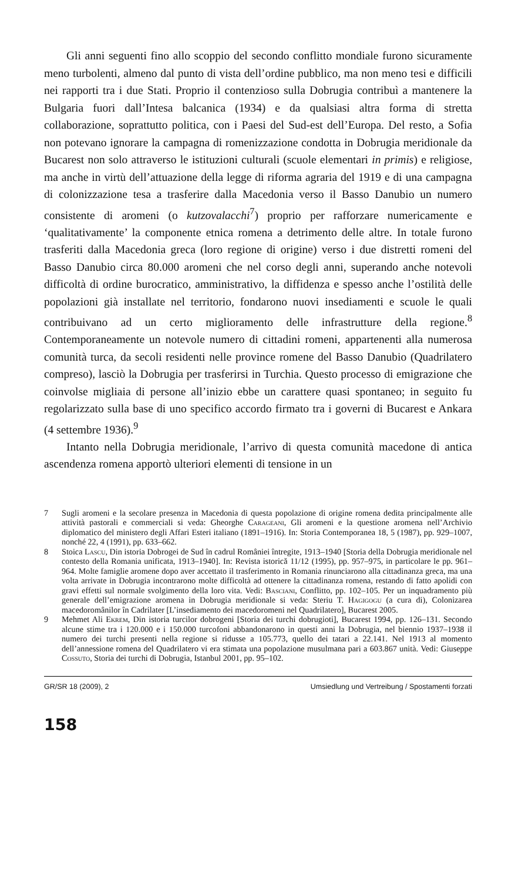Gli anni seguenti fino allo scoppio del secondo conflitto mondiale furono sicuramente meno turbolenti, almeno dal punto di vista dell’ordine pubblico, ma non meno tesi e difficili nei rapporti tra i due Stati. Proprio il contenzioso sulla Dobrugia contribuì a mantenere la Bulgaria fuori dall’Intesa balcanica (1934) e da qualsiasi altra forma di stretta collaborazione, soprattutto politica, con i Paesi del Sud-est dell’Europa. Del resto, a Sofia non potevano ignorare la campagna di romenizzazione condotta in Dobrugia meridionale da Bucarest non solo attraverso le istituzioni culturali (scuole elementari in primis) e religiose, ma anche in virtù dell’attuazione della legge di riforma agraria del 1919 e di una campagna di colonizzazione tesa a trasferire dalla Macedonia verso il Basso Danubio un numero consistente di aromeni (o kutzovalacchi<sup>7</sup>) proprio per rafforzare numericamente e ‘qualitativamente’ la componente etnica romena a detrimento delle altre. In totale furono trasferiti dalla Macedonia greca (loro regione di origine) verso i due distretti romeni del Basso Danubio circa 80.000 aromeni che nel corso degli anni, superando anche notevoli difficoltà di ordine burocratico, amministrativo, la diffidenza e spesso anche l’ostilità delle popolazioni già installate nel territorio, fondarono nuovi insediamenti e scuole le quali contribuivano ad un certo miglioramento delle infrastrutture della regione.<sup>8</sup> Contemporaneamente un notevole numero di cittadini romeni, appartenenti alla numerosa comunità turca, da secoli residenti nelle province romene del Basso Danubio (Quadrilatero compreso), lasciò la Dobrugia per trasferirsi in Turchia. Questo processo di emigrazione che coinvolse migliaia di persone all’inizio ebbe un carattere quasi spontaneo; in seguito fu regolarizzato sulla base di uno specifico accordo firmato tra i governi di Bucarest e Ankara (4 settembre 1936).<sup>9</sup>
Intanto nella Dobrugia meridionale, l’arrivo di questa comunità macedone di antica ascendenza romena apportò ulteriori elementi di tensione in un
7 Sugli aromeni e la secolare presenza in Macedonia di questa popolazione di origine romena dedita principalmente alle attività pastorali e commerciali si veda: Gheorghe Carageani, Gli aromeni e la questione aromena nell’Archivio diplomatico del ministero degli Affari Esteri italiano (1891–1916). In: Storia Contemporanea 18, 5 (1987), pp. 929–1007, nonché 22, 4 (1991), pp. 633–662.
8 Stoica Lascu, Din istoria Dobrogei de Sud în cadrul României întregite, 1913–1940 [Storia della Dobrugia meridionale nel contesto della Romania unificata, 1913–1940]. In: Revista istorică 11/12 (1995), pp. 957–975, in particolare le pp. 961–964. Molte famiglie aromene dopo aver accettato il trasferimento in Romania rinunciarono alla cittadinanza greca, ma una volta arrivate in Dobrugia incontrarono molte difficoltà ad ottenere la cittadinanza romena, restando di fatto apolidi con gravi effetti sul normale svolgimento della loro vita. Vedi: Basciani, Conflitto, pp. 102–105. Per un inquadramento più generale dell’emigrazione aromena in Dobrugia meridionale si veda: Steriu T. Hagigogu (a cura di), Colonizarea macedoromânilor în Cadrilater [L’insediamento dei macedoromeni nel Quadrilatero], Bucarest 2005.
9 Mehmet Ali Ekrem, Din istoria turcilor dobrogeni [Storia dei turchi dobrugioti], Bucarest 1994, pp. 126–131. Secondo alcune stime tra i 120.000 e i 150.000 turcofoni abbandonarono in questi anni la Dobrugia, nel biennio 1937–1938 il numero dei turchi presenti nella regione si ridusse a 105.773, quello dei tatari a 22.141. Nel 1913 al momento dell’annessione romena del Quadrilatero vi era stimata una popolazione musulmana pari a 603.867 unità. Vedi: Giuseppe Cossuto, Storia dei turchi di Dobrugia, Istanbul 2001, pp. 95–102.
GR/SR 18 (2009), 2 Umsiedlung und Vertreibung / Spostamenti forzati
158